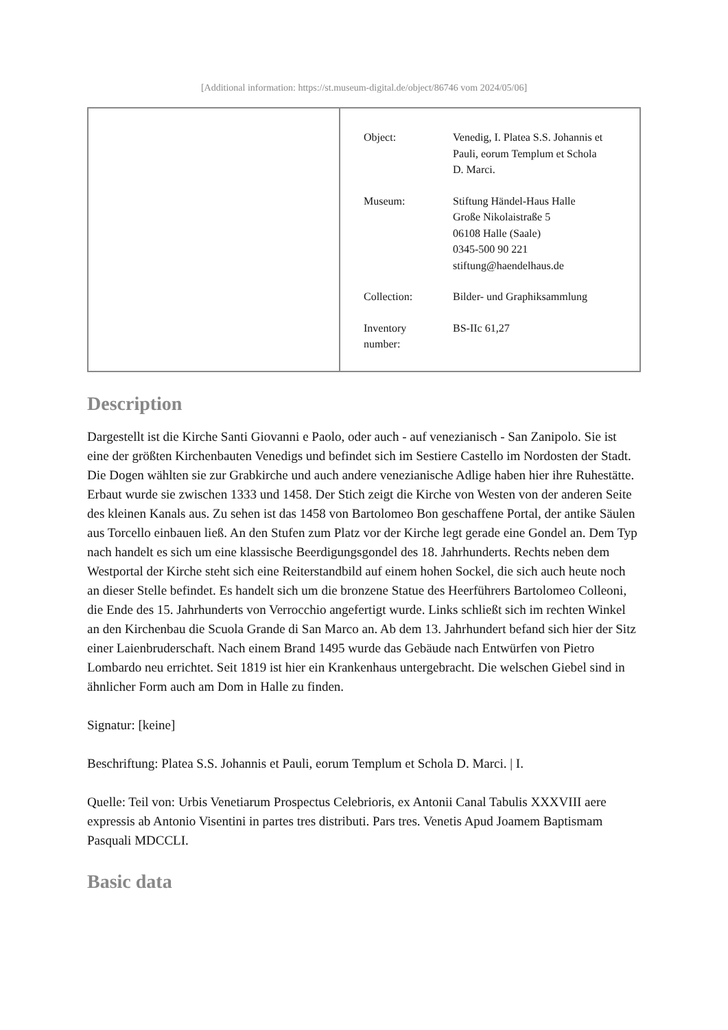[Additional information: https://st.museum-digital.de/object/86746 vom 2024/05/06]
| Object: | Venedig, I. Platea S.S. Johannis et Pauli, eorum Templum et Schola D. Marci. |
| Museum: | Stiftung Händel-Haus Halle Große Nikolaistraße 5 06108 Halle (Saale) 0345-500 90 221 stiftung@haendelhaus.de |
| Collection: | Bilder- und Graphiksammlung |
| Inventory number: | BS-IIc 61,27 |
Description
Dargestellt ist die Kirche Santi Giovanni e Paolo, oder auch - auf venezianisch - San Zanipolo. Sie ist eine der größten Kirchenbauten Venedigs und befindet sich im Sestiere Castello im Nordosten der Stadt. Die Dogen wählten sie zur Grabkirche und auch andere venezianische Adlige haben hier ihre Ruhestätte. Erbaut wurde sie zwischen 1333 und 1458. Der Stich zeigt die Kirche von Westen von der anderen Seite des kleinen Kanals aus. Zu sehen ist das 1458 von Bartolomeo Bon geschaffene Portal, der antike Säulen aus Torcello einbauen ließ. An den Stufen zum Platz vor der Kirche legt gerade eine Gondel an. Dem Typ nach handelt es sich um eine klassische Beerdigungsgondel des 18. Jahrhunderts. Rechts neben dem Westportal der Kirche steht sich eine Reiterstandbild auf einem hohen Sockel, die sich auch heute noch an dieser Stelle befindet. Es handelt sich um die bronzene Statue des Heerführers Bartolomeo Colleoni, die Ende des 15. Jahrhunderts von Verrocchio angefertigt wurde. Links schließt sich im rechten Winkel an den Kirchenbau die Scuola Grande di San Marco an. Ab dem 13. Jahrhundert befand sich hier der Sitz einer Laienbruderschaft. Nach einem Brand 1495 wurde das Gebäude nach Entwürfen von Pietro Lombardo neu errichtet. Seit 1819 ist hier ein Krankenhaus untergebracht. Die welschen Giebel sind in ähnlicher Form auch am Dom in Halle zu finden.
Signatur: [keine]
Beschriftung: Platea S.S. Johannis et Pauli, eorum Templum et Schola D. Marci. | I.
Quelle: Teil von: Urbis Venetiarum Prospectus Celebrioris, ex Antonii Canal Tabulis XXXVIII aere expressis ab Antonio Visentini in partes tres distributi. Pars tres. Venetis Apud Joamem Baptismam Pasquali MDCCLI.
Basic data